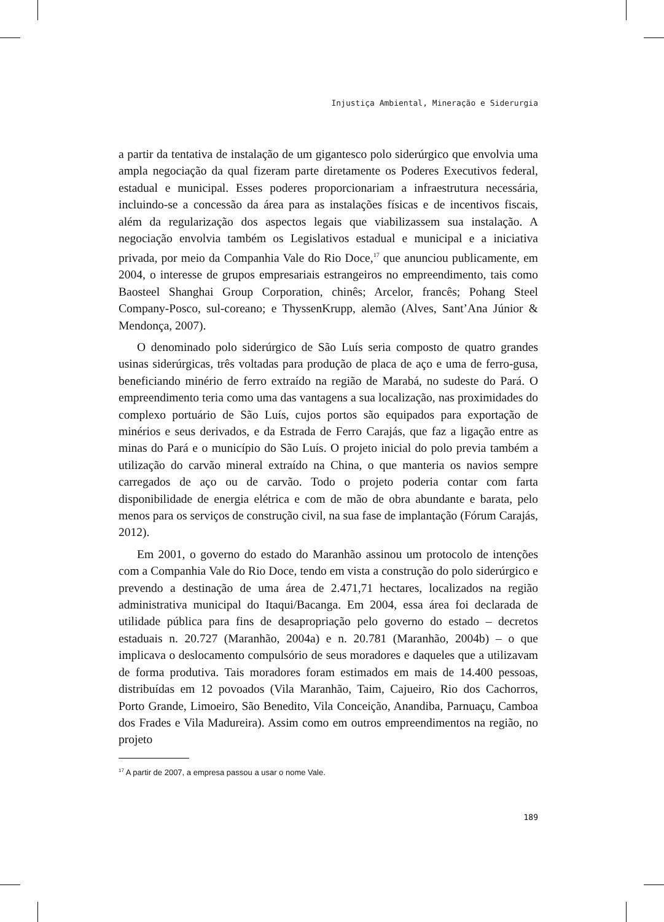Injustiça Ambiental, Mineração e Siderurgia
a partir da tentativa de instalação de um gigantesco polo siderúrgico que envolvia uma ampla negociação da qual fizeram parte diretamente os Poderes Executivos federal, estadual e municipal. Esses poderes proporcionariam a infraestrutura necessária, incluindo-se a concessão da área para as instalações físicas e de incentivos fiscais, além da regularização dos aspectos legais que viabilizassem sua instalação. A negociação envolvia também os Legislativos estadual e municipal e a iniciativa privada, por meio da Companhia Vale do Rio Doce,<sup>17</sup> que anunciou publicamente, em 2004, o interesse de grupos empresariais estrangeiros no empreendimento, tais como Baosteel Shanghai Group Corporation, chinês; Arcelor, francês; Pohang Steel Company-Posco, sul-coreano; e ThyssenKrupp, alemão (Alves, Sant’Ana Júnior & Mendonça, 2007).
O denominado polo siderúrgico de São Luís seria composto de quatro grandes usinas siderúrgicas, três voltadas para produção de placa de aço e uma de ferro-gusa, beneficiando minério de ferro extraído na região de Marabá, no sudeste do Pará. O empreendimento teria como uma das vantagens a sua localização, nas proximidades do complexo portuário de São Luís, cujos portos são equipados para exportação de minérios e seus derivados, e da Estrada de Ferro Carajás, que faz a ligação entre as minas do Pará e o município do São Luís. O projeto inicial do polo previa também a utilização do carvão mineral extraído na China, o que manteria os navios sempre carregados de aço ou de carvão. Todo o projeto poderia contar com farta disponibilidade de energia elétrica e com de mão de obra abundante e barata, pelo menos para os serviços de construção civil, na sua fase de implantação (Fórum Carajás, 2012).
Em 2001, o governo do estado do Maranhão assinou um protocolo de intenções com a Companhia Vale do Rio Doce, tendo em vista a construção do polo siderúrgico e prevendo a destinação de uma área de 2.471,71 hectares, localizados na região administrativa municipal do Itaqui/Bacanga. Em 2004, essa área foi declarada de utilidade pública para fins de desapropriação pelo governo do estado – decretos estaduais n. 20.727 (Maranhão, 2004a) e n. 20.781 (Maranhão, 2004b) – o que implicava o deslocamento compulsório de seus moradores e daqueles que a utilizavam de forma produtiva. Tais moradores foram estimados em mais de 14.400 pessoas, distribuídas em 12 povoados (Vila Maranhão, Taim, Cajueiro, Rio dos Cachorros, Porto Grande, Limoeiro, São Benedito, Vila Conceição, Anandiba, Parnuaçu, Camboa dos Frades e Vila Madureira). Assim como em outros empreendimentos na região, no projeto
<sup>17</sup> A partir de 2007, a empresa passou a usar o nome Vale.
189